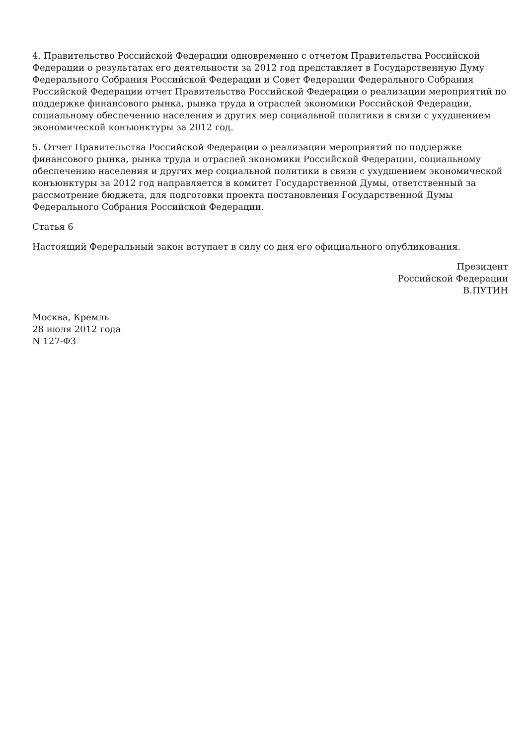4. Правительство Российской Федерации одновременно с отчетом Правительства Российской Федерации о результатах его деятельности за 2012 год представляет в Государственную Думу Федерального Собрания Российской Федерации и Совет Федерации Федерального Собрания Российской Федерации отчет Правительства Российской Федерации о реализации мероприятий по поддержке финансового рынка, рынка труда и отраслей экономики Российской Федерации, социальному обеспечению населения и других мер социальной политики в связи с ухудшением экономической конъюнктуры за 2012 год.
5. Отчет Правительства Российской Федерации о реализации мероприятий по поддержке финансового рынка, рынка труда и отраслей экономики Российской Федерации, социальному обеспечению населения и других мер социальной политики в связи с ухудшением экономической конъюнктуры за 2012 год направляется в комитет Государственной Думы, ответственный за рассмотрение бюджета, для подготовки проекта постановления Государственной Думы Федерального Собрания Российской Федерации.
Статья 6
Настоящий Федеральный закон вступает в силу со дня его официального опубликования.
Президент
Российской Федерации
В.ПУТИН
Москва, Кремль
28 июля 2012 года
N 127-ФЗ